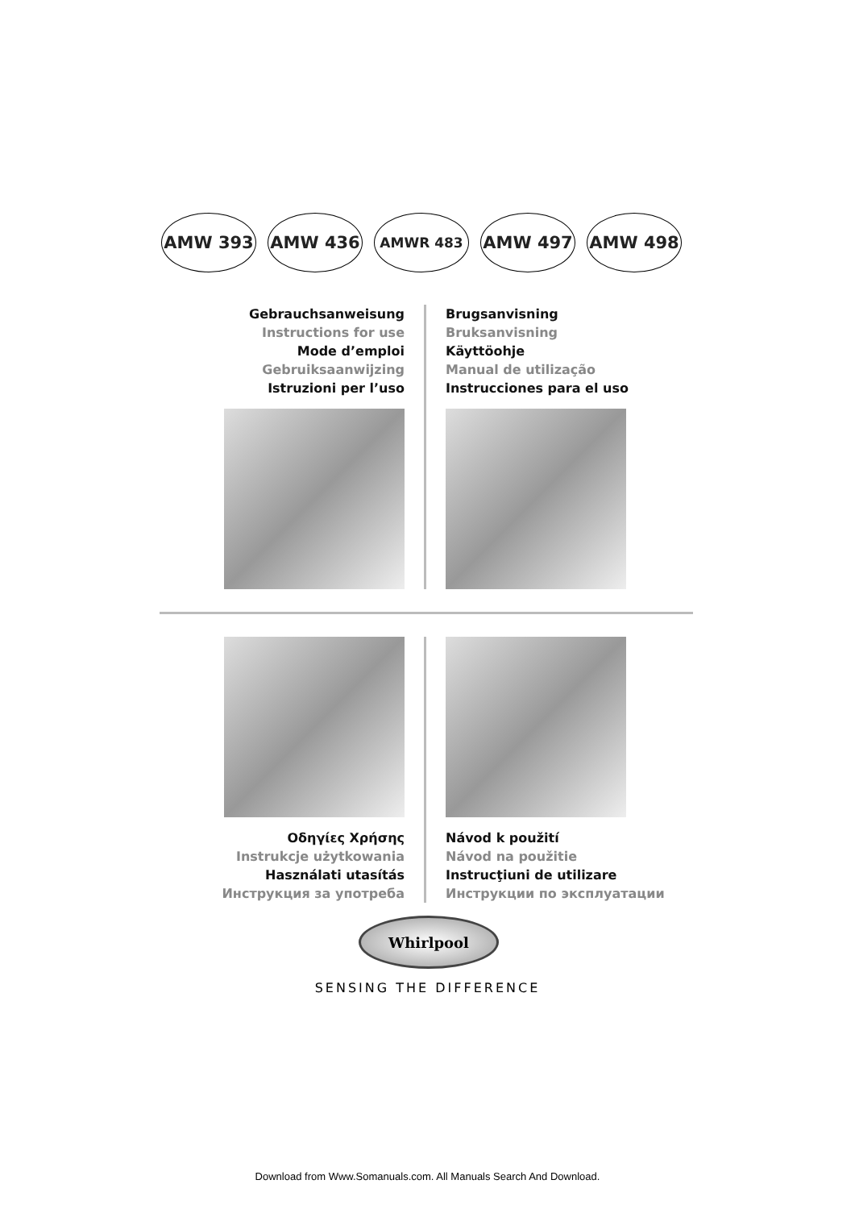AMW 393 AMW 436
AMWR 483
AMW 497 AMW 498
Gebrauchsanweisung
Instructions for use
Mode d’emploi
Gebruiksaanwijzing
Istruzioni per l’uso
Brugsanvisning
Bruksanvisning
Käyttöohje
Manual de utilização
Instrucciones para el uso
Οδηγίες Χρήσης
Instrukcje użytkowania
Használati utasítás
Инструкция за употреба
Návod k použití
Návod na použitie
Instrucţiuni de utilizare
Инструкции по эксплуатации
Whirlpool
SENSING THE DIFFERENCE
Download from Www.Somanuals.com. All Manuals Search And Download.